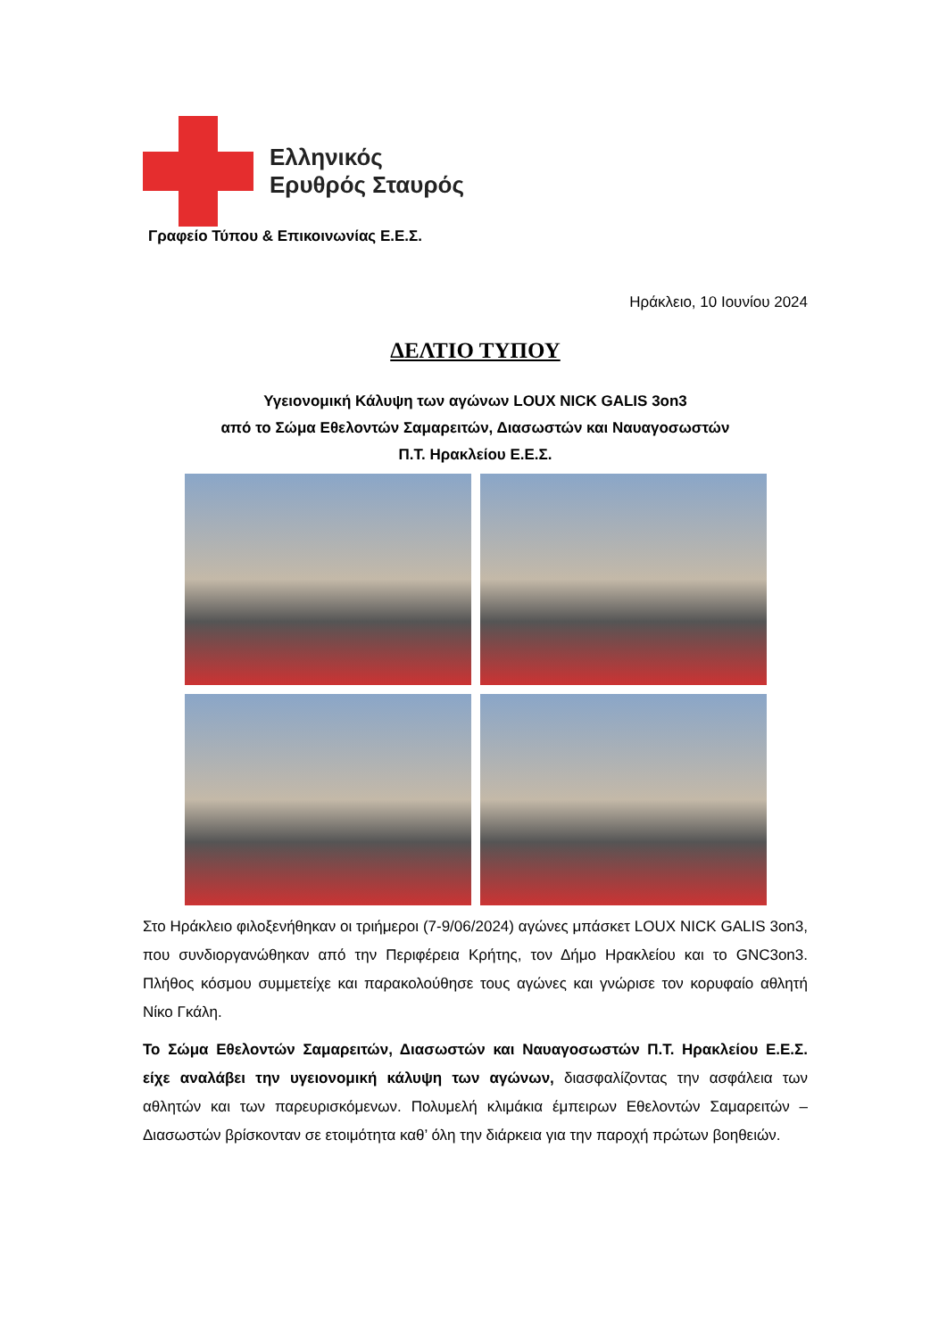Ελληνικός
Ερυθρός Σταυρός
Γραφείο Τύπου & Επικοινωνίας Ε.Ε.Σ.
Ηράκλειο, 10 Ιουνίου 2024
ΔΕΛΤΙΟ ΤΥΠΟΥ
Υγειονομική Κάλυψη των αγώνων LOUX NICK GALIS 3on3
από το Σώμα Εθελοντών Σαμαρειτών, Διασωστών και Ναυαγοσωστών
Π.Τ. Ηρακλείου Ε.Ε.Σ.
Στο Ηράκλειο φιλοξενήθηκαν οι τριήμεροι (7-9/06/2024) αγώνες μπάσκετ LOUX NICK GALIS 3on3, που συνδιοργανώθηκαν από την Περιφέρεια Κρήτης, τον Δήμο Ηρακλείου και το GNC3on3. Πλήθος κόσμου συμμετείχε και παρακολούθησε τους αγώνες και γνώρισε τον κορυφαίο αθλητή Νίκο Γκάλη.
Το Σώμα Εθελοντών Σαμαρειτών, Διασωστών και Ναυαγοσωστών Π.Τ. Ηρακλείου Ε.Ε.Σ. είχε αναλάβει την υγειονομική κάλυψη των αγώνων, διασφαλίζοντας την ασφάλεια των αθλητών και των παρευρισκόμενων. Πολυμελή κλιμάκια έμπειρων Εθελοντών Σαμαρειτών – Διασωστών βρίσκονταν σε ετοιμότητα καθ’ όλη την διάρκεια για την παροχή πρώτων βοηθειών.